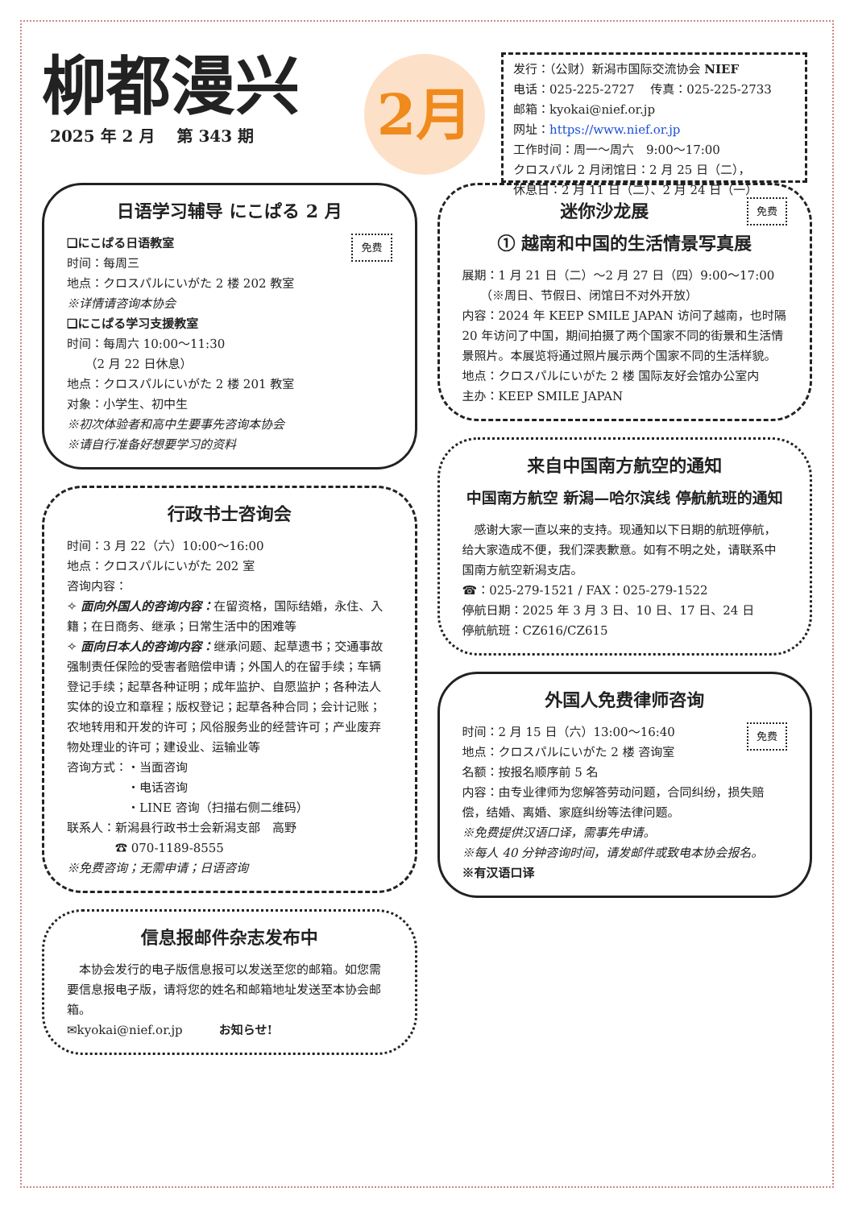柳都漫兴
2025 年 2 月　 第 343 期
2月
发行：（公财）新潟市国际交流协会 NIEF
电话：025-225-2727　 传真：025-225-2733
邮箱：kyokai@nief.or.jp
网址：https://www.nief.or.jp
工作时间：周一～周六　9:00～17:00
クロスパル 2 月闭馆日：2 月 25 日（二），
休息日：2 月 11 日（二）、2 月 24 日（一）
日语学习辅导 にこぱる 2 月
免费
❑にこぱる日语教室
时间：每周三
地点：クロスパルにいがた 2 楼 202 教室
※详情请咨询本协会
❑にこぱる学习支援教室
时间：每周六 10:00～11:30
　　（2 月 22 日休息）
地点：クロスパルにいがた 2 楼 201 教室
对象：小学生、初中生
※初次体验者和高中生要事先咨询本协会
※请自行准备好想要学习的资料
行政书士咨询会
时间：3 月 22（六）10:00～16:00
地点：クロスパルにいがた 202 室
咨询内容：
✧ 面向外国人的咨询内容：在留资格，国际结婚，永住、入籍；在日商务、继承；日常生活中的困难等
✧ 面向日本人的咨询内容：继承问题、起草遗书；交通事故强制责任保险的受害者赔偿申请；外国人的在留手续；车辆登记手续；起草各种证明；成年监护、自愿监护；各种法人实体的设立和章程；版权登记；起草各种合同；会计记账；农地转用和开发的许可；风俗服务业的经营许可；产业废弃物处理业的许可；建设业、运输业等
咨询方式：・当面咨询
　　　　　・电话咨询
　　　　　・LINE 咨询（扫描右侧二维码）
联系人：新潟县行政书士会新潟支部　高野
　　　　☎ 070-1189-8555
※免费咨询；无需申请；日语咨询
信息报邮件杂志发布中
　本协会发行的电子版信息报可以发送至您的邮箱。如您需要信息报电子版，请将您的姓名和邮箱地址发送至本协会邮箱。
✉kyokai@nief.or.jp　　　お知らせ!
免费
迷你沙龙展
① 越南和中国的生活情景写真展
展期：1 月 21 日（二）～2 月 27 日（四）9:00～17:00
　　（※周日、节假日、闭馆日不对外开放）
内容：2024 年 KEEP SMILE JAPAN 访问了越南，也时隔 20 年访问了中国，期间拍摄了两个国家不同的街景和生活情景照片。本展览将通过照片展示两个国家不同的生活样貌。
地点：クロスパルにいがた 2 楼 国际友好会馆办公室内
主办：KEEP SMILE JAPAN
来自中国南方航空的通知
中国南方航空 新潟—哈尔滨线 停航航班的通知
　感谢大家一直以来的支持。现通知以下日期的航班停航，给大家造成不便，我们深表歉意。如有不明之处，请联系中国南方航空新潟支店。
☎：025-279-1521 / FAX：025-279-1522
停航日期：2025 年 3 月 3 日、10 日、17 日、24 日
停航航班：CZ616/CZ615
外国人免费律师咨询
免费
时间：2 月 15 日（六）13:00～16:40
地点：クロスパルにいがた 2 楼 咨询室
名额：按报名顺序前 5 名
内容：由专业律师为您解答劳动问题，合同纠纷，损失赔偿，结婚、离婚、家庭纠纷等法律问题。
※免费提供汉语口译，需事先申请。
※每人 40 分钟咨询时间，请发邮件或致电本协会报名。
※有汉语口译